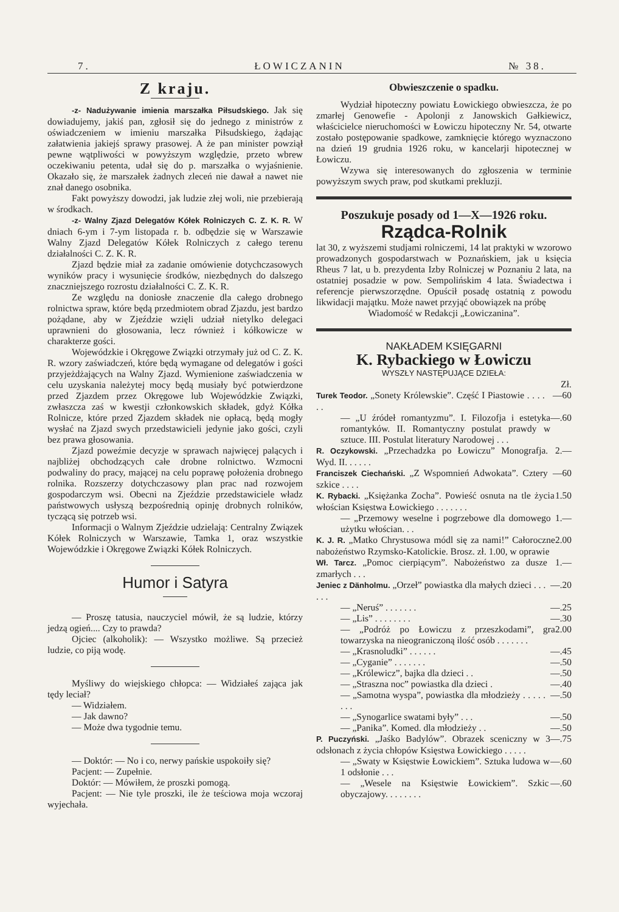7. ŁOWICZANIN № 38.
Z kraju.
-z- Nadużywanie imienia marszałka Piłsudskiego. Jak się dowiadujemy, jakiś pan, zgłosił się do jednego z ministrów z oświadczeniem w imieniu marszałka Piłsudskiego, żądając załatwienia jakiejś sprawy prasowej. A że pan minister powziął pewne wątpliwości w powyższym względzie, przeto wbrew oczekiwaniu petenta, udał się do p. marszałka o wyjaśnienie. Okazało się, że marszałek żadnych zleceń nie dawał a nawet nie znał danego osobnika.
Fakt powyższy dowodzi, jak ludzie złej woli, nie przebierają w środkach.
-z- Walny Zjazd Delegatów Kółek Rolniczych C. Z. K. R. W dniach 6-ym i 7-ym listopada r. b. odbędzie się w Warszawie Walny Zjazd Delegatów Kółek Rolniczych z całego terenu działalności C. Z. K. R.
Zjazd będzie miał za zadanie omówienie dotychczasowych wyników pracy i wysunięcie środków, niezbędnych do dalszego znaczniejszego rozrostu działalności C. Z. K. R.
Ze względu na doniosłe znaczenie dla całego drobnego rolnictwa spraw, które będą przedmiotem obrad Zjazdu, jest bardzo pożądane, aby w Zjeździe wzięli udział nietylko delegaci uprawnieni do głosowania, lecz również i kółkowicze w charakterze gości.
Wojewódzkie i Okręgowe Związki otrzymały już od C. Z. K. R. wzory zaświadczeń, które będą wymagane od delegatów i gości przyjeżdżających na Walny Zjazd. Wymienione zaświadczenia w celu uzyskania należytej mocy będą musiały być potwierdzone przed Zjazdem przez Okręgowe lub Wojewódzkie Związki, zwłaszcza zaś w kwestji członkowskich składek, gdyż Kółka Rolnicze, które przed Zjazdem składek nie opłacą, będą mogły wysłać na Zjazd swych przedstawicieli jedynie jako gości, czyli bez prawa głosowania.
Zjazd poweźmie decyzje w sprawach najwięcej palących i najbliżej obchodzących całe drobne rolnictwo. Wzmocni podwaliny do pracy, mającej na celu poprawę położenia drobnego rolnika. Rozszerzy dotychczasowy plan prac nad rozwojem gospodarczym wsi. Obecni na Zjeździe przedstawiciele władz państwowych usłyszą bezpośrednią opinję drobnych rolników, tyczącą się potrzeb wsi.
Informacji o Walnym Zjeździe udzielają: Centralny Związek Kółek Rolniczych w Warszawie, Tamka 1, oraz wszystkie Wojewódzkie i Okręgowe Związki Kółek Rolniczych.
Humor i Satyra
— Proszę tatusia, nauczyciel mówił, że są ludzie, którzy jedzą ogień.... Czy to prawda?
Ojciec (alkoholik): — Wszystko możliwe. Są przecież ludzie, co piją wodę.
Myśliwy do wiejskiego chłopca: — Widziałeś zająca jak tędy leciał?
— Widziałem.
— Jak dawno?
— Może dwa tygodnie temu.
— Doktór: — No i co, nerwy pańskie uspokoiły się?
Pacjent: — Zupełnie.
Doktór: — Mówiłem, że proszki pomogą.
Pacjent: — Nie tyle proszki, ile że teściowa moja wczoraj wyjechała.
Obwieszczenie o spadku.
Wydział hipoteczny powiatu Łowickiego obwieszcza, że po zmarłej Genowefie - Apolonji z Janowskich Gałkiewicz, właścicielce nieruchomości w Łowiczu hipoteczny Nr. 54, otwarte zostało postępowanie spadkowe, zamknięcie którego wyznaczono na dzień 19 grudnia 1926 roku, w kancelarji hipotecznej w Łowiczu.
Wzywa się interesowanych do zgłoszenia w terminie powyższym swych praw, pod skutkami prekluzji.
Poszukuje posady od 1—X—1926 roku.
Rządca-Rolnik
lat 30, z wyższemi studjami rolniczemi, 14 lat praktyki w wzorowo prowadzonych gospodarstwach w Poznańskiem, jak u księcia Rheus 7 lat, u b. prezydenta Izby Rolniczej w Poznaniu 2 lata, na ostatniej posadzie w pow. Sempolińskim 4 lata. Świadectwa i referencje pierwszorzędne. Opuścił posadę ostatnią z powodu likwidacji majątku. Może nawet przyjąć obowiązek na próbę
Wiadomość w Redakcji „Łowiczanina”.
NAKŁADEM KSIĘGARNI
K. Rybackiego w Łowiczu
WYSZŁY NASTĘPUJĄCE DZIEŁA:
Zł.
Turek Teodor. „Sonety Królewskie”. Część I Piastowie . . . . . . —60
— „U źródeł romantyzmu”. I. Filozofja i estetyka romantyków. II. Romantyczny postulat prawdy w sztuce. III. Postulat literatury Narodowej . . . —.60
R. Oczykowski. „Przechadzka po Łowiczu” Monografja. Wyd. II. . . . . . 2.—
Franciszek Ciechański. „Z Wspomnień Adwokata”. Cztery szkice . . . . —60
K. Rybacki. „Księżanka Zocha”. Powieść osnuta na tle życia włościan Księstwa Łowickiego . . . . . . . 1.50
— „Przemowy weselne i pogrzebowe dla domowego użytku włościan. . . 1.—
K. J. R. „Matko Chrystusowa módl się za nami!” Całoroczne nabożeństwo Rzymsko-Katolickie. Brosz. zł. 1.00, w oprawie 2.00
Wł. Tarcz. „Pomoc cierpiącym”. Nabożeństwo za dusze zmarłych . . . 1.—
Jeniec z Dänholmu. „Orzeł” powiastka dla małych dzieci . . . . . . —.20
— „Neruś” . . . . . . . —.25
— „Lis” . . . . . . . . —.30
— „Podróż po Łowiczu z przeszkodami”, gra towarzyska na nieograniczoną ilość osób . . . . . . . 2.00
— „Krasnoludki” . . . . . . —.45
— „Cyganie” . . . . . . . —.50
— „Królewicz”, bajka dla dzieci . . —.50
— „Straszna noc” powiastka dla dzieci . —.40
— „Samotna wyspa”, powiastka dla młodzieży . . . . . . . . —.50
— „Synogarlice swatami były” . . . —.50
— „Panika”. Komed. dla młodzieży . . —.50
P. Puczyński. „Jaśko Badylów”. Obrazek sceniczny w 3 odsłonach z życia chłopów Księstwa Łowickiego . . . . . —.75
— „Swaty w Księstwie Łowickiem”. Sztuka ludowa w 1 odsłonie . . . —.60
— „Wesele na Księstwie Łowickiem”. Szkic obyczajowy. . . . . . . . —.60